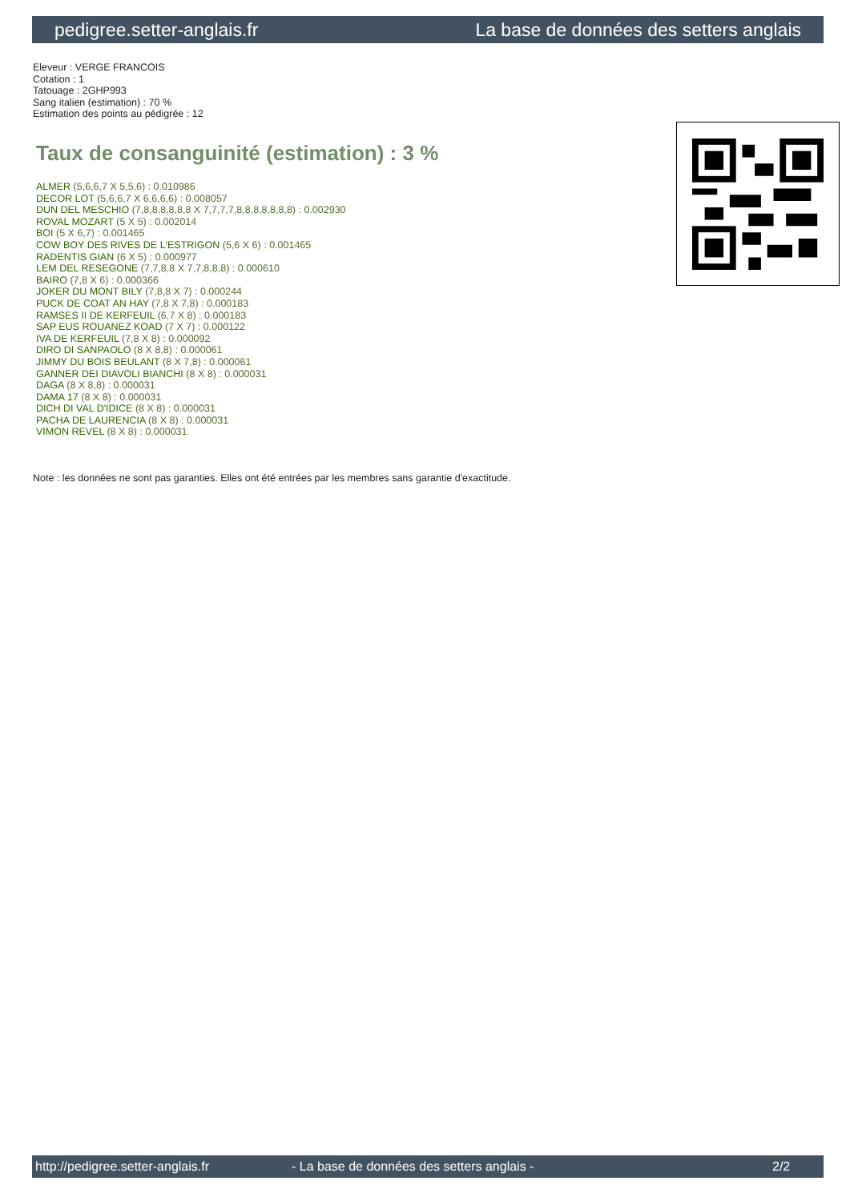pedigree.setter-anglais.fr La base de données des setters anglais
Eleveur : VERGE FRANCOIS
Cotation : 1
Tatouage : 2GHP993
Sang italien (estimation) : 70 %
Estimation des points au pédigrée : 12
Taux de consanguinité (estimation) : 3 %
ALMER (5,6,6,7 X 5,5,6) : 0.010986
DECOR LOT (5,6,6,7 X 6,6,6,6) : 0.008057
DUN DEL MESCHIO (7,8,8,8,8,8,8 X 7,7,7,7,8,8,8,8,8,8,8) : 0.002930
ROVAL MOZART (5 X 5) : 0.002014
BOI (5 X 6,7) : 0.001465
COW BOY DES RIVES DE L'ESTRIGON (5,6 X 6) : 0.001465
RADENTIS GIAN (6 X 5) : 0.000977
LEM DEL RESEGONE (7,7,8,8 X 7,7,8,8,8) : 0.000610
BAIRO (7,8 X 6) : 0.000366
JOKER DU MONT BILY (7,8,8 X 7) : 0.000244
PUCK DE COAT AN HAY (7,8 X 7,8) : 0.000183
RAMSES II DE KERFEUIL (6,7 X 8) : 0.000183
SAP EUS ROUANEZ KOAD (7 X 7) : 0.000122
IVA DE KERFEUIL (7,8 X 8) : 0.000092
DIRO DI SANPAOLO (8 X 8,8) : 0.000061
JIMMY DU BOIS BEULANT (8 X 7,8) : 0.000061
GANNER DEI DIAVOLI BIANCHI (8 X 8) : 0.000031
DAGA (8 X 8,8) : 0.000031
DAMA 17 (8 X 8) : 0.000031
DICH DI VAL D'IDICE (8 X 8) : 0.000031
PACHA DE LAURENCIA (8 X 8) : 0.000031
VIMON REVEL (8 X 8) : 0.000031
Note : les données ne sont pas garanties. Elles ont été entrées par les membres sans garantie d'exactitude.
http://pedigree.setter-anglais.fr - La base de données des setters anglais - 2/2